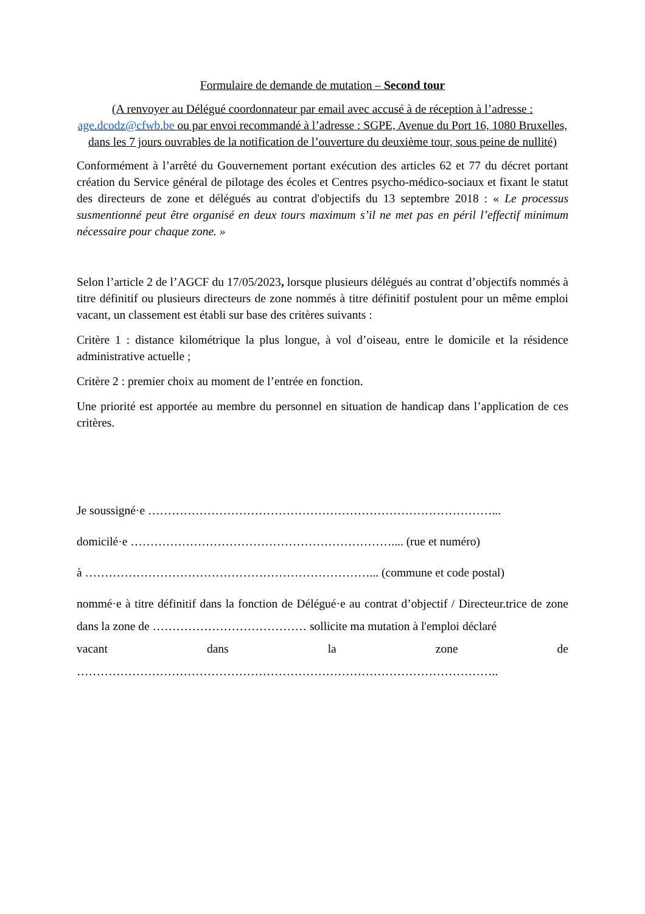Formulaire de demande de mutation – Second tour
(A renvoyer au Délégué coordonnateur par email avec accusé à de réception à l’adresse : age.dcodz@cfwb.be ou par envoi recommandé à l’adresse : SGPE, Avenue du Port 16, 1080 Bruxelles, dans les 7 jours ouvrables de la notification de l’ouverture du deuxième tour, sous peine de nullité)
Conformément à l’arrêté du Gouvernement portant exécution des articles 62 et 77 du décret portant création du Service général de pilotage des écoles et Centres psycho-médico-sociaux et fixant le statut des directeurs de zone et délégués au contrat d'objectifs du 13 septembre 2018 : « Le processus susmentionné peut être organisé en deux tours maximum s’il ne met pas en péril l’effectif minimum nécessaire pour chaque zone. »
Selon l’article 2 de l’AGCF du 17/05/2023, lorsque plusieurs délégués au contrat d’objectifs nommés à titre définitif ou plusieurs directeurs de zone nommés à titre définitif postulent pour un même emploi vacant, un classement est établi sur base des critères suivants :
Critère 1 : distance kilométrique la plus longue, à vol d’oiseau, entre le domicile et la résidence administrative actuelle ;
Critère 2 : premier choix au moment de l’entrée en fonction.
Une priorité est apportée au membre du personnel en situation de handicap dans l’application de ces critères.
Je soussigné·e ……………………………………………………………………………...
domicilé·e ………………………………………………………….... (rue et numéro)
à ………………………………………………………………... (commune et code postal)
nommé·e à titre définitif dans la fonction de Délégué·e au contrat d’objectif / Directeur.trice de zone dans la zone de ………………………………… sollicite ma mutation à l'emploi déclaré
vacant dans la zone de
……………………………………………………………………………………………..